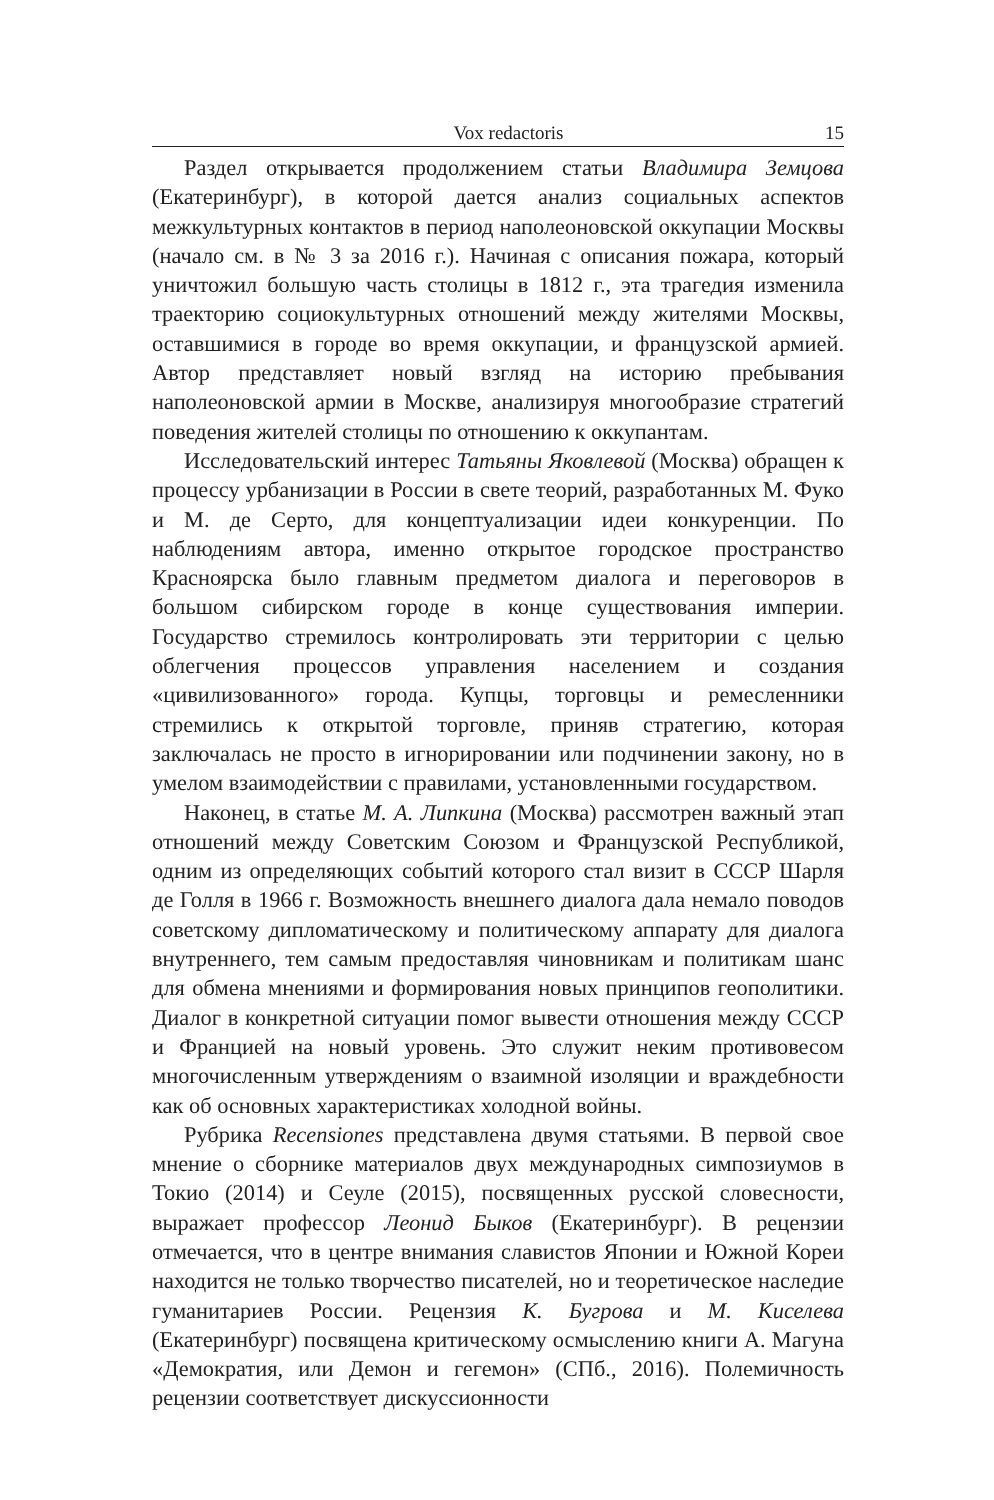Vox redactoris 15
Раздел открывается продолжением статьи Владимира Земцова (Екатеринбург), в которой дается анализ социальных аспектов межкультурных контактов в период наполеоновской оккупации Москвы (начало см. в № 3 за 2016 г.). Начиная с описания пожара, который уничтожил большую часть столицы в 1812 г., эта трагедия изменила траекторию социокультурных отношений между жителями Москвы, оставшимися в городе во время оккупации, и французской армией. Автор представляет новый взгляд на историю пребывания наполеоновской армии в Москве, анализируя многообразие стратегий поведения жителей столицы по отношению к оккупантам.
Исследовательский интерес Татьяны Яковлевой (Москва) обращен к процессу урбанизации в России в свете теорий, разработанных М. Фуко и М. де Серто, для концептуализации идеи конкуренции. По наблюдениям автора, именно открытое городское пространство Красноярска было главным предметом диалога и переговоров в большом сибирском городе в конце существования империи. Государство стремилось контролировать эти территории с целью облегчения процессов управления населением и создания «цивилизованного» города. Купцы, торговцы и ремесленники стремились к открытой торговле, приняв стратегию, которая заключалась не просто в игнорировании или подчинении закону, но в умелом взаимодействии с правилами, установленными государством.
Наконец, в статье М. А. Липкина (Москва) рассмотрен важный этап отношений между Советским Союзом и Французской Республикой, одним из определяющих событий которого стал визит в СССР Шарля де Голля в 1966 г. Возможность внешнего диалога дала немало поводов советскому дипломатическому и политическому аппарату для диалога внутреннего, тем самым предоставляя чиновникам и политикам шанс для обмена мнениями и формирования новых принципов геополитики. Диалог в конкретной ситуации помог вывести отношения между СССР и Францией на новый уровень. Это служит неким противовесом многочисленным утверждениям о взаимной изоляции и враждебности как об основных характеристиках холодной войны.
Рубрика Recensiones представлена двумя статьями. В первой свое мнение о сборнике материалов двух международных симпозиумов в Токио (2014) и Сеуле (2015), посвященных русской словесности, выражает профессор Леонид Быков (Екатеринбург). В рецензии отмечается, что в центре внимания славистов Японии и Южной Кореи находится не только творчество писателей, но и теоретическое наследие гуманитариев России. Рецензия К. Бугрова и М. Киселева (Екатеринбург) посвящена критическому осмыслению книги А. Магуна «Демократия, или Демон и гегемон» (СПб., 2016). Полемичность рецензии соответствует дискуссионности